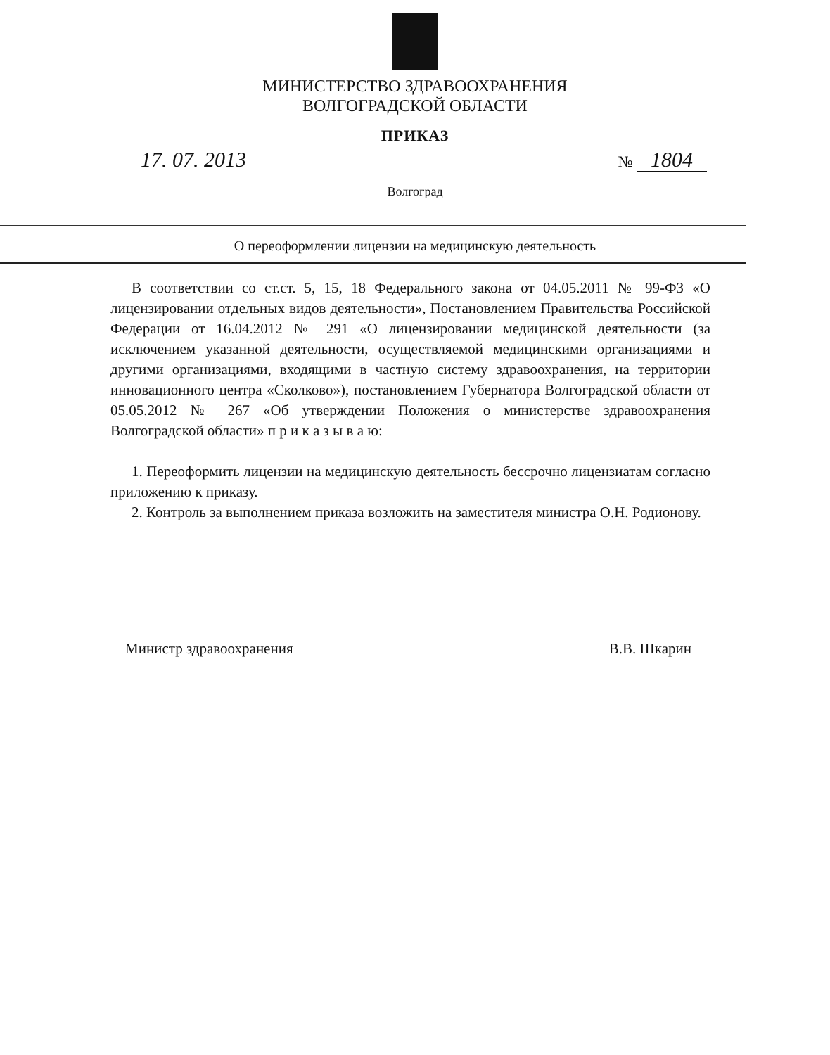МИНИСТЕРСТВО ЗДРАВООХРАНЕНИЯ
ВОЛГОГРАДСКОЙ ОБЛАСТИ
ПРИКАЗ
17. 07. 2013 № 1804
Волгоград
О переоформлении лицензии на медицинскую деятельность
В соответствии со ст.ст. 5, 15, 18 Федерального закона от 04.05.2011 № 99-ФЗ «О лицензировании отдельных видов деятельности», Постановлением Правительства Российской Федерации от 16.04.2012 № 291 «О лицензировании медицинской деятельности (за исключением указанной деятельности, осуществляемой медицинскими организациями и другими организациями, входящими в частную систему здравоохранения, на территории инновационного центра «Сколково»), постановлением Губернатора Волгоградской области от 05.05.2012 № 267 «Об утверждении Положения о министерстве здравоохранения Волгоградской области» п р и к а з ы в а ю:
1. Переоформить лицензии на медицинскую деятельность бессрочно лицензиатам согласно приложению к приказу.
2. Контроль за выполнением приказа возложить на заместителя министра О.Н. Родионову.
Министр здравоохранения В.В. Шкарин